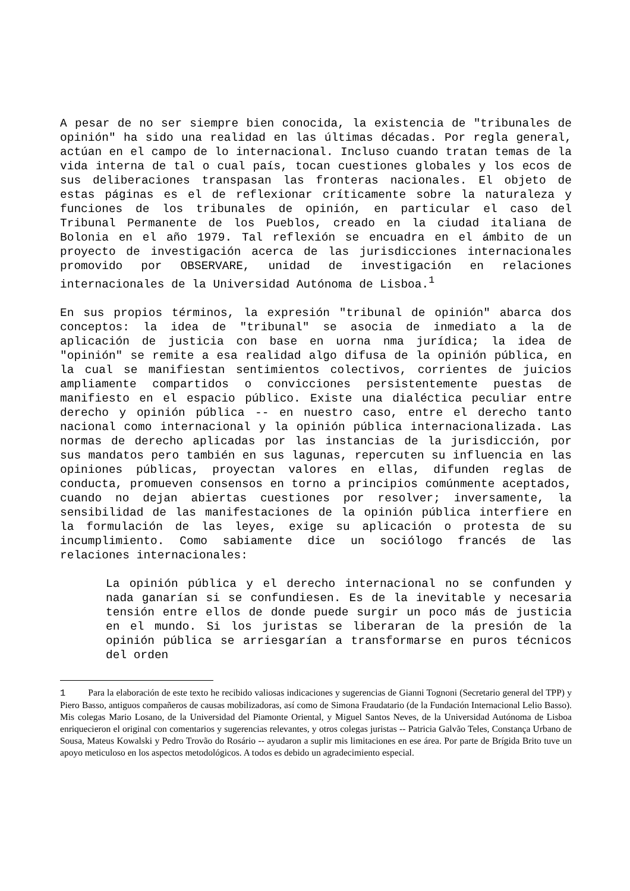A pesar de no ser siempre bien conocida, la existencia de "tribunales de opinión" ha sido una realidad en las últimas décadas. Por regla general, actúan en el campo de lo internacional. Incluso cuando tratan temas de la vida interna de tal o cual país, tocan cuestiones globales y los ecos de sus deliberaciones transpasan las fronteras nacionales. El objeto de estas páginas es el de reflexionar críticamente sobre la naturaleza y funciones de los tribunales de opinión, en particular el caso del Tribunal Permanente de los Pueblos, creado en la ciudad italiana de Bolonia en el año 1979. Tal reflexión se encuadra en el ámbito de un proyecto de investigación acerca de las jurisdicciones internacionales promovido por OBSERVARE, unidad de investigación en relaciones internacionales de la Universidad Autónoma de Lisboa.<sup>1</sup>
En sus propios términos, la expresión "tribunal de opinión" abarca dos conceptos: la idea de "tribunal" se asocia de inmediato a la de aplicación de justicia con base en uorna nma jurídica; la idea de "opinión" se remite a esa realidad algo difusa de la opinión pública, en la cual se manifiestan sentimientos colectivos, corrientes de juicios ampliamente compartidos o convicciones persistentemente puestas de manifiesto en el espacio público. Existe una dialéctica peculiar entre derecho y opinión pública -- en nuestro caso, entre el derecho tanto nacional como internacional y la opinión pública internacionalizada. Las normas de derecho aplicadas por las instancias de la jurisdicción, por sus mandatos pero también en sus lagunas, repercuten su influencia en las opiniones públicas, proyectan valores en ellas, difunden reglas de conducta, promueven consensos en torno a principios comúnmente aceptados, cuando no dejan abiertas cuestiones por resolver; inversamente, la sensibilidad de las manifestaciones de la opinión pública interfiere en la formulación de las leyes, exige su aplicación o protesta de su incumplimiento. Como sabiamente dice un sociólogo francés de las relaciones internacionales:
La opinión pública y el derecho internacional no se confunden y nada ganarían si se confundiesen. Es de la inevitable y necesaria tensión entre ellos de donde puede surgir un poco más de justicia en el mundo. Si los juristas se liberaran de la presión de la opinión pública se arriesgarían a transformarse en puros técnicos del orden
1 Para la elaboración de este texto he recibido valiosas indicaciones y sugerencias de Gianni Tognoni (Secretario general del TPP) y Piero Basso, antiguos compañeros de causas mobilizadoras, así como de Simona Fraudatario (de la Fundación Internacional Lelio Basso). Mis colegas Mario Losano, de la Universidad del Piamonte Oriental, y Miguel Santos Neves, de la Universidad Autónoma de Lisboa enriquecieron el original con comentarios y sugerencias relevantes, y otros colegas juristas -- Patricia Galvão Teles, Constança Urbano de Sousa, Mateus Kowalski y Pedro Trovão do Rosário -- ayudaron a suplir mis limitaciones en ese área. Por parte de Brígida Brito tuve un apoyo meticuloso en los aspectos metodológicos. A todos es debido un agradecimiento especial.